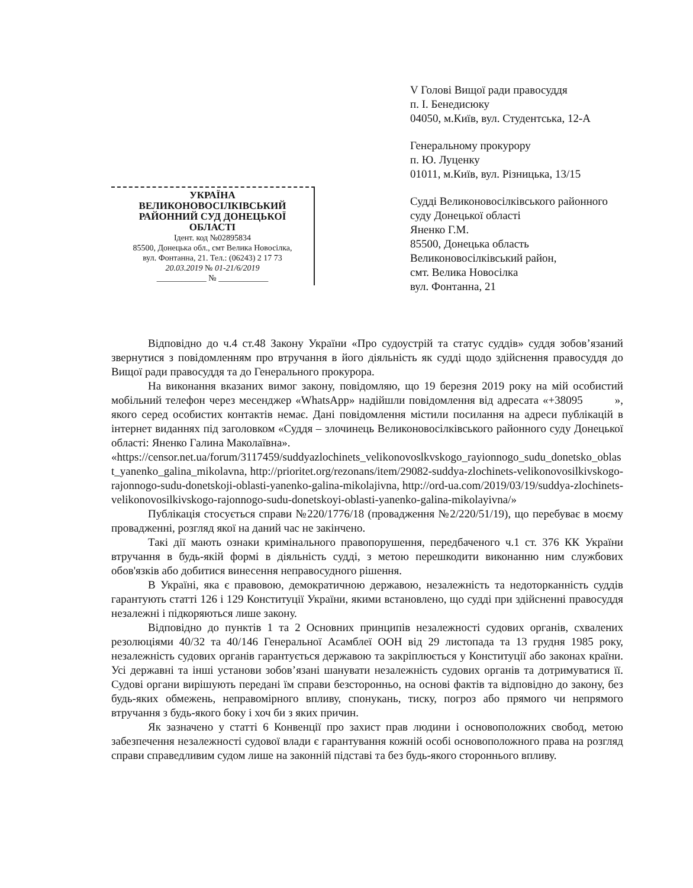УКРАЇНА
ВЕЛИКОНОВОСІЛКІВСЬКИЙ
РАЙОННИЙ СУД ДОНЕЦЬКОЇ ОБЛАСТІ
Ідент. код №02895834
85500, Донецька обл., смт Велика Новосілка,
вул. Фонтанна, 21. Тел.: (06243) 2 17 73
20.03.2019 № 01-21/6/2019
____________ № ____________
V Голові Вищої ради правосуддя
п. І. Бенедисюку
04050, м.Київ, вул. Студентська, 12-А
Генеральному прокурору
п. Ю. Луценку
01011, м.Київ, вул. Різницька, 13/15
Судді Великоновосілківського районного суду Донецької області
Яненко Г.М.
85500, Донецька область
Великоновосілківський район,
смт. Велика Новосілка
вул. Фонтанна, 21
Відповідно до ч.4 ст.48 Закону України «Про судоустрій та статус суддів» суддя зобов’язаний звернутися з повідомленням про втручання в його діяльність як судді щодо здійснення правосуддя до Вищої ради правосуддя та до Генерального прокурора.
На виконання вказаних вимог закону, повідомляю, що 19 березня 2019 року на мій особистий мобільний телефон через месенджер «WhatsApp» надійшли повідомлення від адресата «+38095 », якого серед особистих контактів немає. Дані повідомлення містили посилання на адреси публікацій в інтернет виданнях під заголовком «Суддя – злочинець Великоновосілківського районного суду Донецької області: Яненко Галина Маколаївна».
«https://censor.net.ua/forum/3117459/suddyazlochinets_velikonovoslkvskogo_rayionnogo_sudu_donetsko_oblast_yanenko_galina_mikolavna, http://prioritet.org/rezonans/item/29082-suddya-zlochinets-velikonovosilkivskogo-rajonnogo-sudu-donetskoji-oblasti-yanenko-galina-mikolajivna, http://ord-ua.com/2019/03/19/suddya-zlochinets-velikonovosilkivskogo-rajonnogo-sudu-donetskoyi-oblasti-yanenko-galina-mikolayivna/»
Публікація стосується справи №220/1776/18 (провадження №2/220/51/19), що перебуває в моєму провадженні, розгляд якої на даний час не закінчено.
Такі дії мають ознаки кримінального правопорушення, передбаченого ч.1 ст. 376 КК України втручання в будь-якій формі в діяльність судді, з метою перешкодити виконанню ним службових обов'язків або добитися винесення неправосудного рішення.
В Україні, яка є правовою, демократичною державою, незалежність та недоторканність суддів гарантують статті 126 і 129 Конституції України, якими встановлено, що судді при здійсненні правосуддя незалежні і підкоряються лише закону.
Відповідно до пунктів 1 та 2 Основних принципів незалежності судових органів, схвалених резолюціями 40/32 та 40/146 Генеральної Асамблеї ООН від 29 листопада та 13 грудня 1985 року, незалежність судових органів гарантується державою та закріплюється у Конституції або законах країни. Усі державні та інші установи зобов’язані шанувати незалежність судових органів та дотримуватися її. Судові органи вирішують передані їм справи безсторонньо, на основі фактів та відповідно до закону, без будь-яких обмежень, неправомірного впливу, спонукань, тиску, погроз або прямого чи непрямого втручання з будь-якого боку і хоч би з яких причин.
Як зазначено у статті 6 Конвенції про захист прав людини і основоположних свобод, метою забезпечення незалежності судової влади є гарантування кожній особі основоположного права на розгляд справи справедливим судом лише на законній підставі та без будь-якого стороннього впливу.